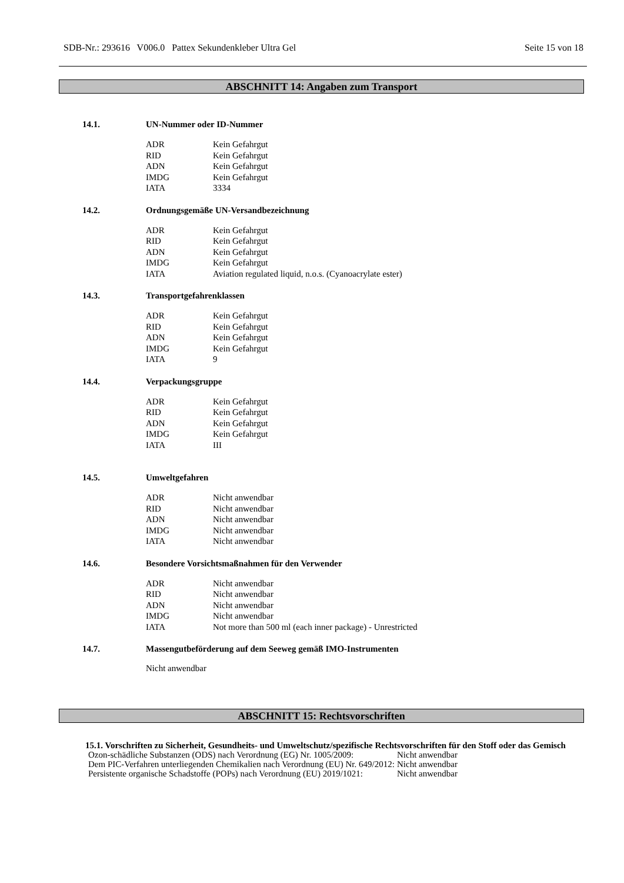SDB-Nr.: 293616 V006.0 Pattex Sekundenkleber Ultra Gel Seite 15 von 18
ABSCHNITT 14: Angaben zum Transport
14.1. UN-Nummer oder ID-Nummer
| ADR | Kein Gefahrgut |
| RID | Kein Gefahrgut |
| ADN | Kein Gefahrgut |
| IMDG | Kein Gefahrgut |
| IATA | 3334 |
14.2. Ordnungsgemäße UN-Versandbezeichnung
| ADR | Kein Gefahrgut |
| RID | Kein Gefahrgut |
| ADN | Kein Gefahrgut |
| IMDG | Kein Gefahrgut |
| IATA | Aviation regulated liquid, n.o.s. (Cyanoacrylate ester) |
14.3. Transportgefahrenklassen
| ADR | Kein Gefahrgut |
| RID | Kein Gefahrgut |
| ADN | Kein Gefahrgut |
| IMDG | Kein Gefahrgut |
| IATA | 9 |
14.4. Verpackungsgruppe
| ADR | Kein Gefahrgut |
| RID | Kein Gefahrgut |
| ADN | Kein Gefahrgut |
| IMDG | Kein Gefahrgut |
| IATA | III |
14.5. Umweltgefahren
| ADR | Nicht anwendbar |
| RID | Nicht anwendbar |
| ADN | Nicht anwendbar |
| IMDG | Nicht anwendbar |
| IATA | Nicht anwendbar |
14.6. Besondere Vorsichtsmaßnahmen für den Verwender
| ADR | Nicht anwendbar |
| RID | Nicht anwendbar |
| ADN | Nicht anwendbar |
| IMDG | Nicht anwendbar |
| IATA | Not more than 500 ml (each inner package) - Unrestricted |
14.7. Massengutbeförderung auf dem Seeweg gemäß IMO-Instrumenten
Nicht anwendbar
ABSCHNITT 15: Rechtsvorschriften
15.1. Vorschriften zu Sicherheit, Gesundheits- und Umweltschutz/spezifische Rechtsvorschriften für den Stoff oder das Gemisch
| Ozon-schädliche Substanzen (ODS) nach Verordnung (EG) Nr. 1005/2009: | Nicht anwendbar |
| Dem PIC-Verfahren unterliegenden Chemikalien nach Verordnung (EU) Nr. 649/2012: | Nicht anwendbar |
| Persistente organische Schadstoffe (POPs) nach Verordnung (EU) 2019/1021: | Nicht anwendbar |